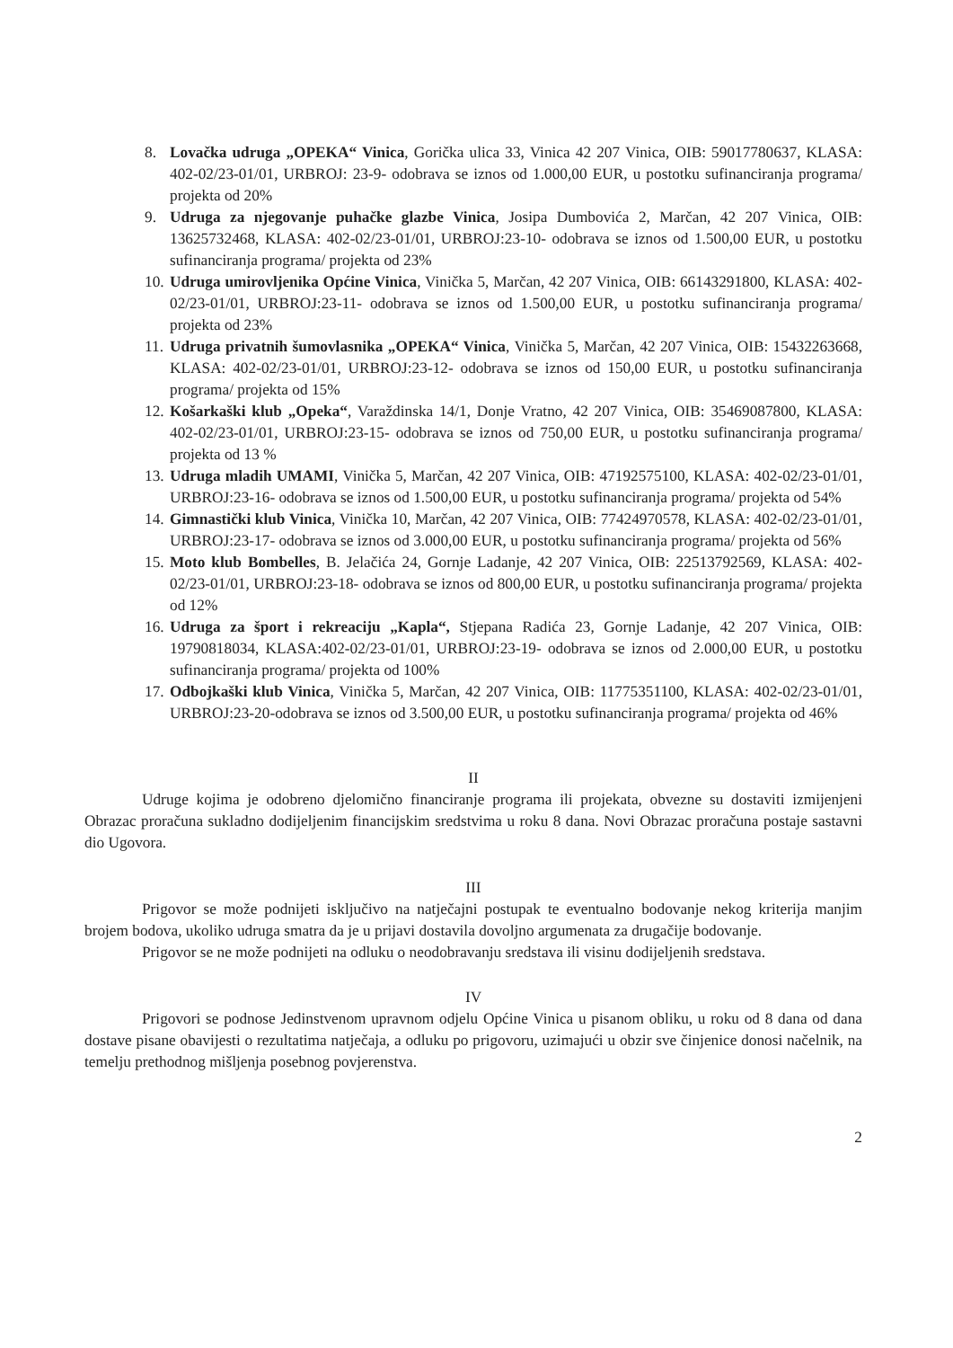8. Lovačka udruga „OPEKA“ Vinica, Gorička ulica 33, Vinica 42 207 Vinica, OIB: 59017780637, KLASA: 402-02/23-01/01, URBROJ: 23-9- odobrava se iznos od 1.000,00 EUR, u postotku sufinanciranja programa/ projekta od 20%
9. Udruga za njegovanje puhačke glazbe Vinica, Josipa Dumbovića 2, Marčan, 42 207 Vinica, OIB: 13625732468, KLASA: 402-02/23-01/01, URBROJ:23-10- odobrava se iznos od 1.500,00 EUR, u postotku sufinanciranja programa/ projekta od 23%
10. Udruga umirovljenika Općine Vinica, Vinička 5, Marčan, 42 207 Vinica, OIB: 66143291800, KLASA: 402-02/23-01/01, URBROJ:23-11- odobrava se iznos od 1.500,00 EUR, u postotku sufinanciranja programa/ projekta od 23%
11. Udruga privatnih šumovlasnika „OPEKA“ Vinica, Vinička 5, Marčan, 42 207 Vinica, OIB: 15432263668, KLASA: 402-02/23-01/01, URBROJ:23-12- odobrava se iznos od 150,00 EUR, u postotku sufinanciranja programa/ projekta od 15%
12. Košarkaški klub „Opeka“, Varaždinska 14/1, Donje Vratno, 42 207 Vinica, OIB: 35469087800, KLASA: 402-02/23-01/01, URBROJ:23-15- odobrava se iznos od 750,00 EUR, u postotku sufinanciranja programa/ projekta od 13 %
13. Udruga mladih UMAMI, Vinička 5, Marčan, 42 207 Vinica, OIB: 47192575100, KLASA: 402-02/23-01/01, URBROJ:23-16- odobrava se iznos od 1.500,00 EUR, u postotku sufinanciranja programa/ projekta od 54%
14. Gimnastički klub Vinica, Vinička 10, Marčan, 42 207 Vinica, OIB: 77424970578, KLASA: 402-02/23-01/01, URBROJ:23-17- odobrava se iznos od 3.000,00 EUR, u postotku sufinanciranja programa/ projekta od 56%
15. Moto klub Bombelles, B. Jelačića 24, Gornje Ladanje, 42 207 Vinica, OIB: 22513792569, KLASA: 402-02/23-01/01, URBROJ:23-18- odobrava se iznos od 800,00 EUR, u postotku sufinanciranja programa/ projekta od 12%
16. Udruga za šport i rekreaciju „Kapla“, Stjepana Radića 23, Gornje Ladanje, 42 207 Vinica, OIB: 19790818034, KLASA:402-02/23-01/01, URBROJ:23-19- odobrava se iznos od 2.000,00 EUR, u postotku sufinanciranja programa/ projekta od 100%
17. Odbojkaški klub Vinica, Vinička 5, Marčan, 42 207 Vinica, OIB: 11775351100, KLASA: 402-02/23-01/01, URBROJ:23-20-odobrava se iznos od 3.500,00 EUR, u postotku sufinanciranja programa/ projekta od 46%
II
Udruge kojima je odobreno djelomično financiranje programa ili projekata, obvezne su dostaviti izmijenjeni Obrazac proračuna sukladno dodijeljenim financijskim sredstvima u roku 8 dana. Novi Obrazac proračuna postaje sastavni dio Ugovora.
III
Prigovor se može podnijeti isključivo na natječajni postupak te eventualno bodovanje nekog kriterija manjim brojem bodova, ukoliko udruga smatra da je u prijavi dostavila dovoljno argumenata za drugačije bodovanje.
Prigovor se ne može podnijeti na odluku o neodobravanju sredstava ili visinu dodijeljenih sredstava.
IV
Prigovori se podnose Jedinstvenom upravnom odjelu Općine Vinica u pisanom obliku, u roku od 8 dana od dana dostave pisane obavijesti o rezultatima natječaja, a odluku po prigovoru, uzimajući u obzir sve činjenice donosi načelnik, na temelju prethodnog mišljenja posebnog povjerenstva.
2